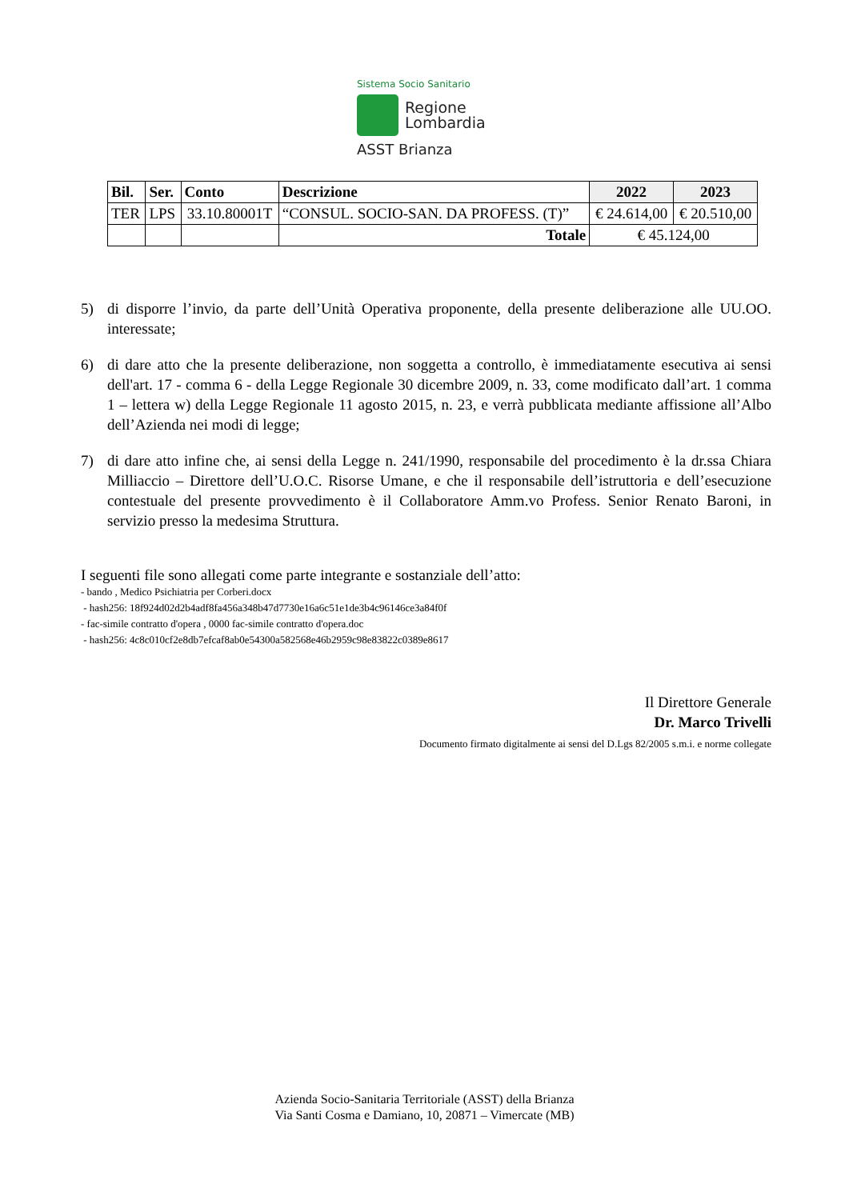Sistema Socio Sanitario
Regione
Lombardia
ASST Brianza
| Bil. | Ser. | Conto | Descrizione | 2022 | 2023 |
| --- | --- | --- | --- | --- | --- |
| TER | LPS | 33.10.80001T | “CONSUL. SOCIO-SAN. DA PROFESS. (T)” | € 24.614,00 | € 20.510,00 |
| | | | Totale | € 45.124,00 | |
5) di disporre l’invio, da parte dell’Unità Operativa proponente, della presente deliberazione alle UU.OO. interessate;
6) di dare atto che la presente deliberazione, non soggetta a controllo, è immediatamente esecutiva ai sensi dell'art. 17 - comma 6 - della Legge Regionale 30 dicembre 2009, n. 33, come modificato dall’art. 1 comma 1 – lettera w) della Legge Regionale 11 agosto 2015, n. 23, e verrà pubblicata mediante affissione all’Albo dell’Azienda nei modi di legge;
7) di dare atto infine che, ai sensi della Legge n. 241/1990, responsabile del procedimento è la dr.ssa Chiara Milliaccio – Direttore dell’U.O.C. Risorse Umane, e che il responsabile dell’istruttoria e dell’esecuzione contestuale del presente provvedimento è il Collaboratore Amm.vo Profess. Senior Renato Baroni, in servizio presso la medesima Struttura.
I seguenti file sono allegati come parte integrante e sostanziale dell’atto:
- bando , Medico Psichiatria per Corberi.docx
- hash256: 18f924d02d2b4adf8fa456a348b47d7730e16a6c51e1de3b4c96146ce3a84f0f
- fac-simile contratto d'opera , 0000 fac-simile contratto d'opera.doc
- hash256: 4c8c010cf2e8db7efcaf8ab0e54300a582568e46b2959c98e83822c0389e8617
Il Direttore Generale
Dr. Marco Trivelli
Documento firmato digitalmente ai sensi del D.Lgs 82/2005 s.m.i. e norme collegate
Azienda Socio-Sanitaria Territoriale (ASST) della Brianza
Via Santi Cosma e Damiano, 10, 20871 – Vimercate (MB)